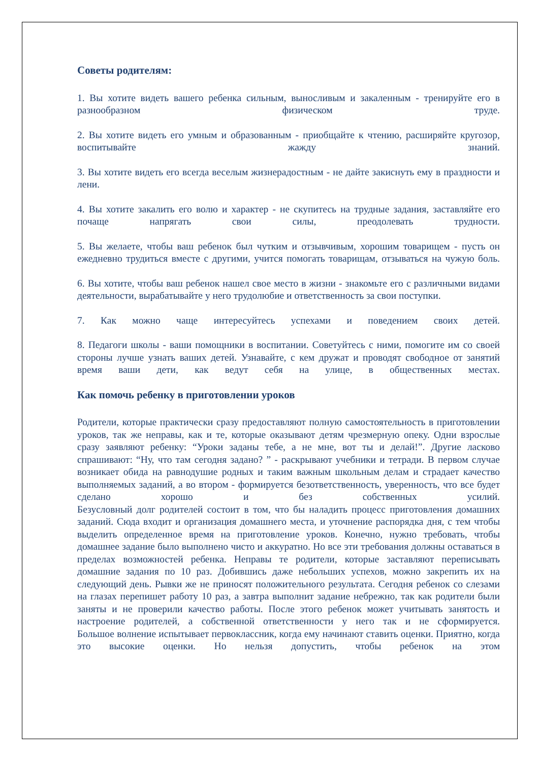Советы родителям:
1. Вы хотите видеть вашего ребенка сильным, выносливым и закаленным - тренируйте его в разнообразном физическом труде.
2. Вы хотите видеть его умным и образованным - приобщайте к чтению, расширяйте кругозор, воспитывайте жажду знаний.
3. Вы хотите видеть его всегда веселым жизнерадостным - не дайте закиснуть ему в праздности и лени.
4. Вы хотите закалить его волю и характер - не скупитесь на трудные задания, заставляйте его почаще напрягать свои силы, преодолевать трудности.
5. Вы желаете, чтобы ваш ребенок был чутким и отзывчивым, хорошим товарищем - пусть он ежедневно трудиться вместе с другими, учится помогать товарищам, отзываться на чужую боль.
6. Вы хотите, чтобы ваш ребенок нашел свое место в жизни - знакомьте его с различными видами деятельности, вырабатывайте у него трудолюбие и ответственность за свои поступки.
7. Как можно чаще интересуйтесь успехами и поведением своих детей.
8. Педагоги школы - ваши помощники в воспитании. Советуйтесь с ними, помогите им со своей стороны лучше узнать ваших детей. Узнавайте, с кем дружат и проводят свободное от занятий время ваши дети, как ведут себя на улице, в общественных местах.
Как помочь ребенку в приготовлении уроков
Родители, которые практически сразу предоставляют полную самостоятельность в приготовлении уроков, так же неправы, как и те, которые оказывают детям чрезмерную опеку. Одни взрослые сразу заявляют ребенку: “Уроки заданы тебе, а не мне, вот ты и делай!”. Другие ласково спрашивают: “Ну, что там сегодня задано? ” - раскрывают учебники и тетради. В первом случае возникает обида на равнодушие родных и таким важным школьным делам и страдает качество выполняемых заданий, а во втором - формируется безответственность, уверенность, что все будет сделано хорошо и без собственных усилий.
Безусловный долг родителей состоит в том, что бы наладить процесс приготовления домашних заданий. Сюда входит и организация домашнего места, и уточнение распорядка дня, с тем чтобы выделить определенное время на приготовление уроков. Конечно, нужно требовать, чтобы домашнее задание было выполнено чисто и аккуратно. Но все эти требования должны оставаться в пределах возможностей ребенка. Неправы те родители, которые заставляют переписывать домашние задания по 10 раз. Добившись даже небольших успехов, можно закрепить их на следующий день. Рывки же не приносят положительного результата. Сегодня ребенок со слезами на глазах перепишет работу 10 раз, а завтра выполнит задание небрежно, так как родители были заняты и не проверили качество работы. После этого ребенок может учитывать занятость и настроение родителей, а собственной ответственности у него так и не сформируется.
Большое волнение испытывает первоклассник, когда ему начинают ставить оценки. Приятно, когда это высокие оценки. Но нельзя допустить, чтобы ребенок на этом